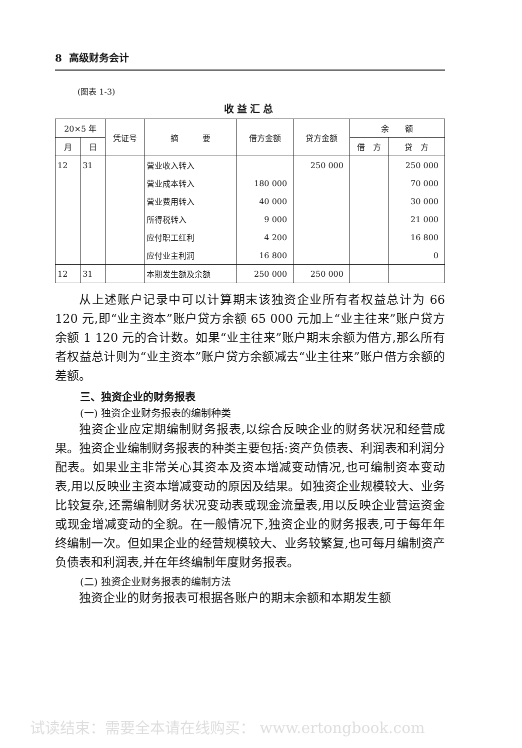8 高级财务会计
(图表 1-3)
收益汇总
| 20×5 年 | | 凭证号 | 摘 要 | 借方金额 | 贷方金额 | 余 额 | |
| --- | --- | --- | --- | --- | --- | --- | --- |
| 月 | 日 | | | | | 借 方 | 贷 方 |
| 12 | 31 | | 营业收入转入 | | 250 000 | | 250 000 |
| | | | 营业成本转入 | 180 000 | | | 70 000 |
| | | | 营业费用转入 | 40 000 | | | 30 000 |
| | | | 所得税转入 | 9 000 | | | 21 000 |
| | | | 应付职工红利 | 4 200 | | | 16 800 |
| | | | 应付业主利润 | 16 800 | | | 0 |
| 12 | 31 | | 本期发生额及余额 | 250 000 | 250 000 | | |
从上述账户记录中可以计算期末该独资企业所有者权益总计为 66 120 元,即“业主资本”账户贷方余额 65 000 元加上“业主往来”账户贷方余额 1 120 元的合计数。如果“业主往来”账户期末余额为借方,那么所有者权益总计则为“业主资本”账户贷方余额减去“业主往来”账户借方余额的差额。
三、独资企业的财务报表
(一) 独资企业财务报表的编制种类
独资企业应定期编制财务报表,以综合反映企业的财务状况和经营成果。独资企业编制财务报表的种类主要包括:资产负债表、利润表和利润分配表。如果业主非常关心其资本及资本增减变动情况,也可编制资本变动表,用以反映业主资本增减变动的原因及结果。如独资企业规模较大、业务比较复杂,还需编制财务状况变动表或现金流量表,用以反映企业营运资金或现金增减变动的全貌。在一般情况下,独资企业的财务报表,可于每年年终编制一次。但如果企业的经营规模较大、业务较繁复,也可每月编制资产负债表和利润表,并在年终编制年度财务报表。
(二) 独资企业财务报表的编制方法
独资企业的财务报表可根据各账户的期末余额和本期发生额
试读结束：需要全本请在线购买： www.ertongbook.com